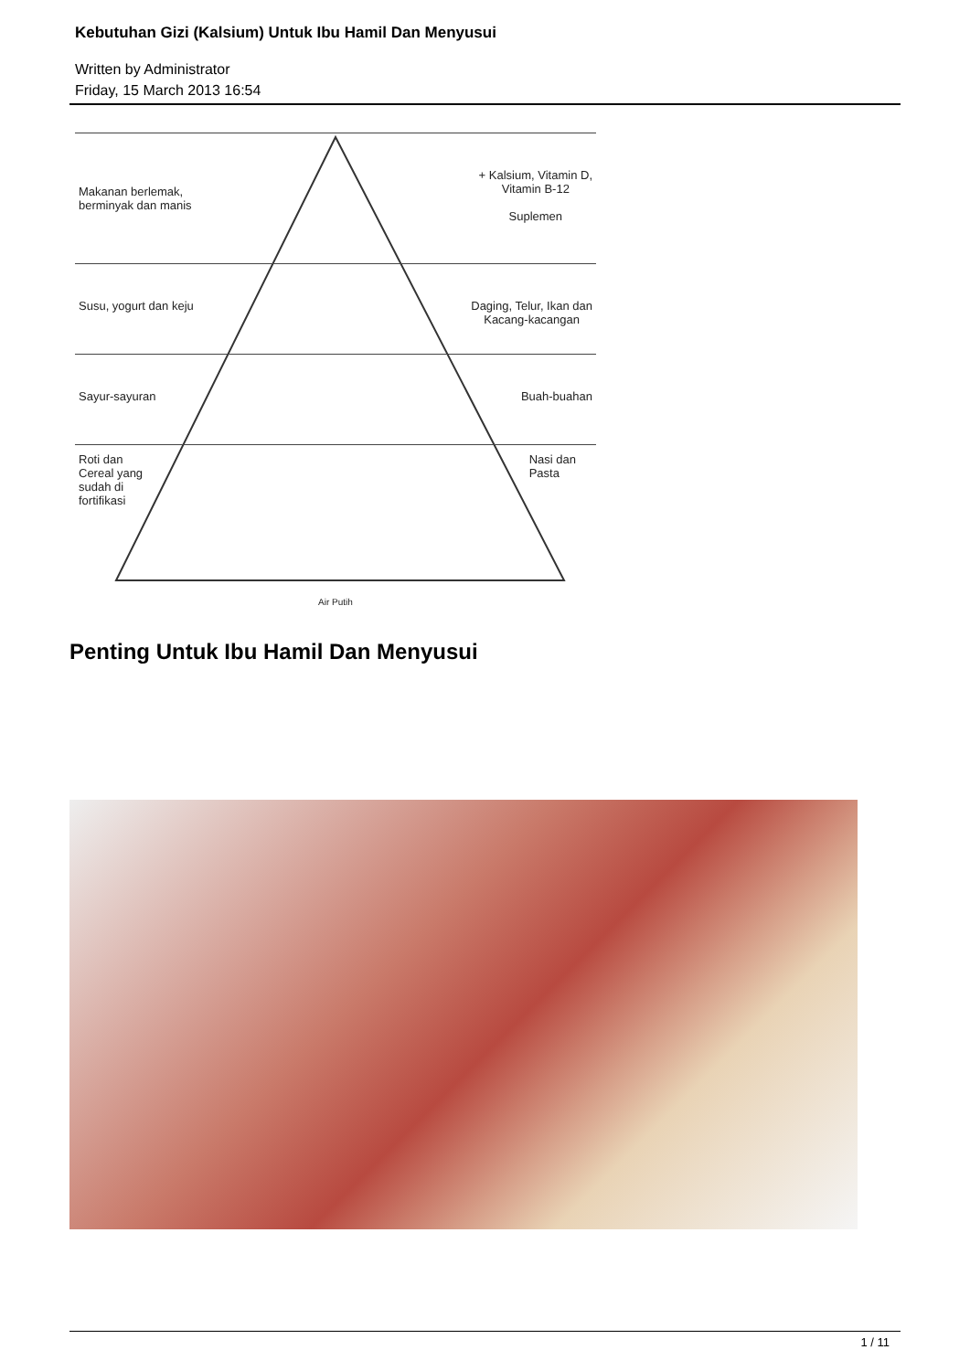Kebutuhan Gizi (Kalsium) Untuk Ibu Hamil Dan Menyusui
Written by Administrator
Friday, 15 March 2013 16:54
Makanan berlemak,
berminyak dan manis + Kalsium, Vitamin D,
Vitamin B-12
Suplemen
Susu, yogurt dan keju Daging, Telur, Ikan dan
Kacang-kacangan
Sayur-sayuran Buah-buahan
Roti dan
Cereal yang
sudah di
fortifikasi Nasi dan
Pasta
Air Putih
Penting Untuk Ibu Hamil Dan Menyusui
1 / 11